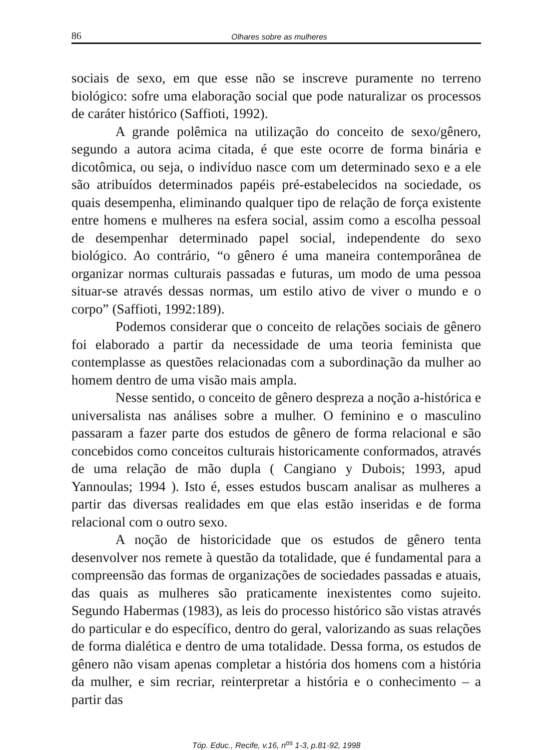86 Olhares sobre as mulheres
sociais de sexo, em que esse não se inscreve puramente no terreno biológico: sofre uma elaboração social que pode naturalizar os processos de caráter histórico (Saffioti, 1992).
A grande polêmica na utilização do conceito de sexo/gênero, segundo a autora acima citada, é que este ocorre de forma binária e dicotômica, ou seja, o indivíduo nasce com um determinado sexo e a ele são atribuídos determinados papéis pré-estabelecidos na sociedade, os quais desempenha, eliminando qualquer tipo de relação de força existente entre homens e mulheres na esfera social, assim como a escolha pessoal de desempenhar determinado papel social, independente do sexo biológico. Ao contrário, “o gênero é uma maneira contemporânea de organizar normas culturais passadas e futuras, um modo de uma pessoa situar-se através dessas normas, um estilo ativo de viver o mundo e o corpo” (Saffioti, 1992:189).
Podemos considerar que o conceito de relações sociais de gênero foi elaborado a partir da necessidade de uma teoria feminista que contemplasse as questões relacionadas com a subordinação da mulher ao homem dentro de uma visão mais ampla.
Nesse sentido, o conceito de gênero despreza a noção a-histórica e universalista nas análises sobre a mulher. O feminino e o masculino passaram a fazer parte dos estudos de gênero de forma relacional e são concebidos como conceitos culturais historicamente conformados, através de uma relação de mão dupla ( Cangiano y Dubois; 1993, apud Yannoulas; 1994 ). Isto é, esses estudos buscam analisar as mulheres a partir das diversas realidades em que elas estão inseridas e de forma relacional com o outro sexo.
A noção de historicidade que os estudos de gênero tenta desenvolver nos remete à questão da totalidade, que é fundamental para a compreensão das formas de organizações de sociedades passadas e atuais, das quais as mulheres são praticamente inexistentes como sujeito. Segundo Habermas (1983), as leis do processo histórico são vistas através do particular e do específico, dentro do geral, valorizando as suas relações de forma dialética e dentro de uma totalidade. Dessa forma, os estudos de gênero não visam apenas completar a história dos homens com a história da mulher, e sim recriar, reinterpretar a história e o conhecimento – a partir das
Tóp. Educ., Recife, v.16, n<sup>os</sup> 1-3, p.81-92, 1998